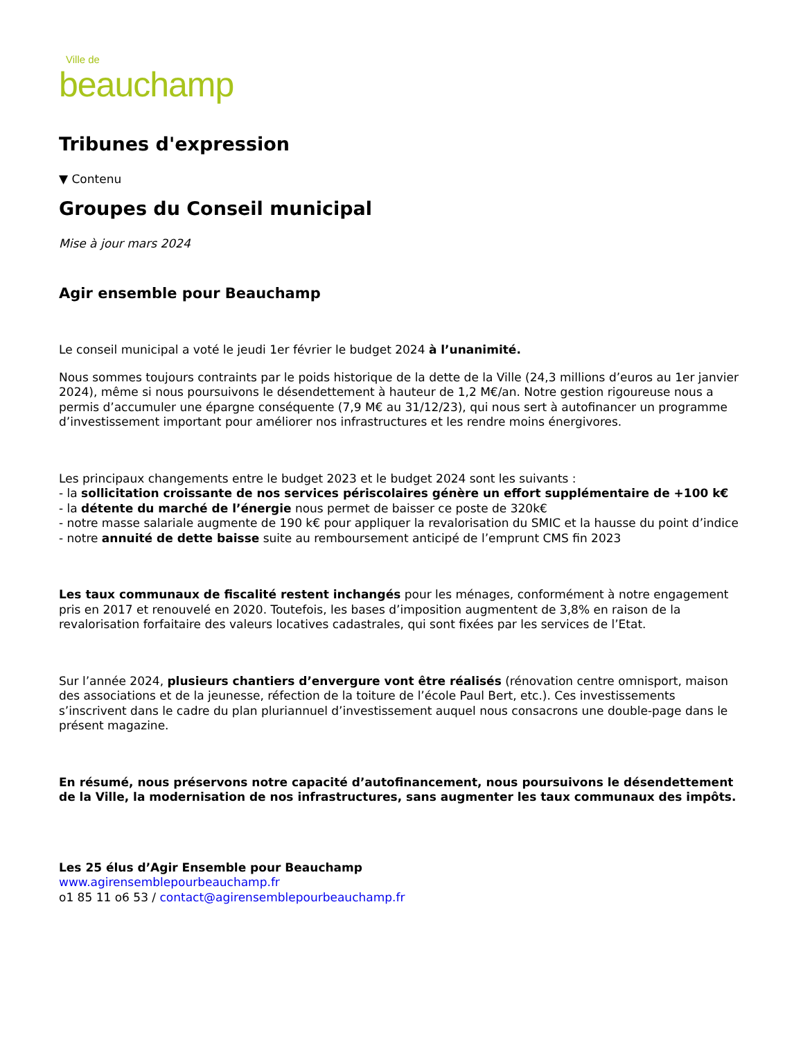Ville de
beauchamp
Tribunes d'expression
▼ Contenu
Groupes du Conseil municipal
Mise à jour mars 2024
Agir ensemble pour Beauchamp
Le conseil municipal a voté le jeudi 1er février le budget 2024 à l’unanimité.
Nous sommes toujours contraints par le poids historique de la dette de la Ville (24,3 millions d’euros au 1er janvier 2024), même si nous poursuivons le désendettement à hauteur de 1,2 M€/an. Notre gestion rigoureuse nous a permis d’accumuler une épargne conséquente (7,9 M€ au 31/12/23), qui nous sert à autofinancer un programme d’investissement important pour améliorer nos infrastructures et les rendre moins énergivores.
Les principaux changements entre le budget 2023 et le budget 2024 sont les suivants :
- la sollicitation croissante de nos services périscolaires génère un effort supplémentaire de +100 k€
- la détente du marché de l’énergie nous permet de baisser ce poste de 320k€
- notre masse salariale augmente de 190 k€ pour appliquer la revalorisation du SMIC et la hausse du point d’indice
- notre annuité de dette baisse suite au remboursement anticipé de l’emprunt CMS fin 2023
Les taux communaux de fiscalité restent inchangés pour les ménages, conformément à notre engagement pris en 2017 et renouvelé en 2020. Toutefois, les bases d’imposition augmentent de 3,8% en raison de la revalorisation forfaitaire des valeurs locatives cadastrales, qui sont fixées par les services de l’Etat.
Sur l’année 2024, plusieurs chantiers d’envergure vont être réalisés (rénovation centre omnisport, maison des associations et de la jeunesse, réfection de la toiture de l’école Paul Bert, etc.). Ces investissements s’inscrivent dans le cadre du plan pluriannuel d’investissement auquel nous consacrons une double-page dans le présent magazine.
En résumé, nous préservons notre capacité d’autofinancement, nous poursuivons le désendettement de la Ville, la modernisation de nos infrastructures, sans augmenter les taux communaux des impôts.
Les 25 élus d’Agir Ensemble pour Beauchamp
www.agirensemblepourbeauchamp.fr
o1 85 11 o6 53 / contact@agirensemblepourbeauchamp.fr